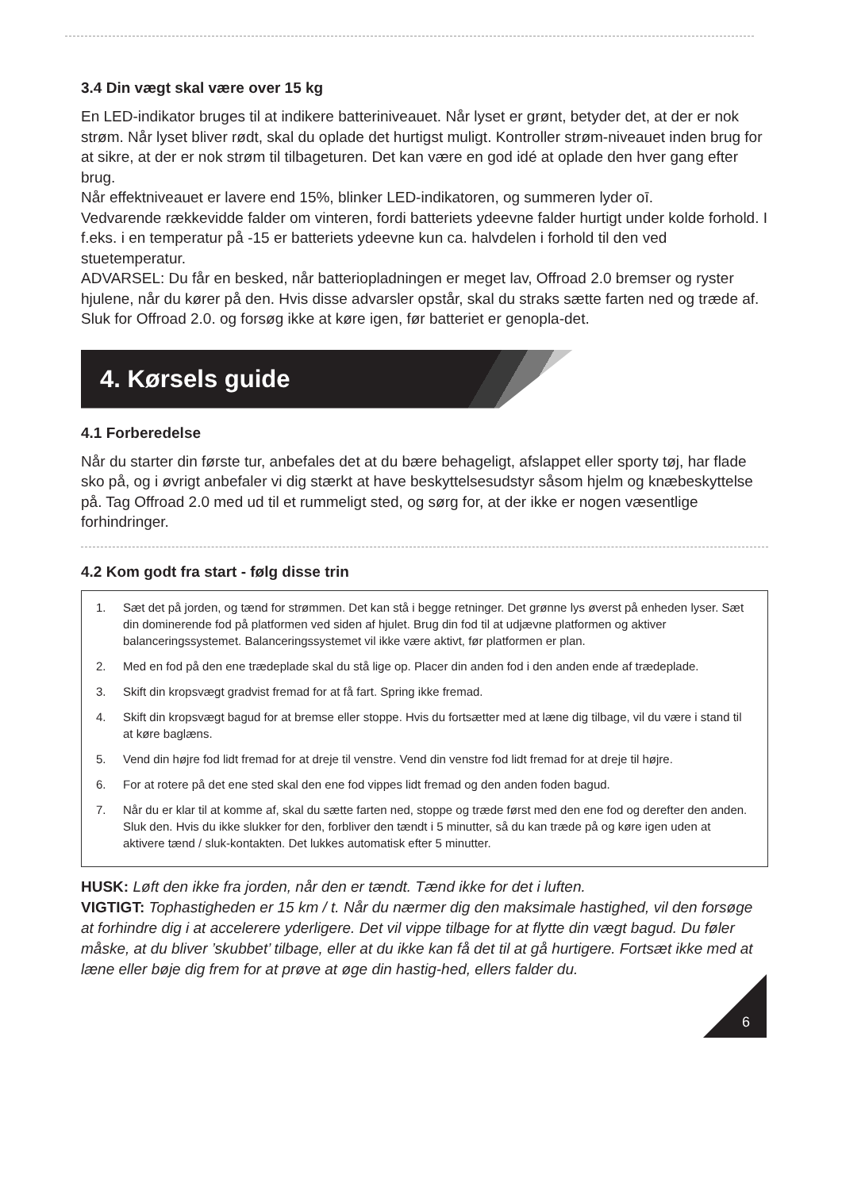3.4 Din vægt skal være over 15 kg
En LED-indikator bruges til at indikere batteriniveauet. Når lyset er grønt, betyder det, at der er nok strøm. Når lyset bliver rødt, skal du oplade det hurtigst muligt. Kontroller strøm-niveauet inden brug for at sikre, at der er nok strøm til tilbageturen. Det kan være en god idé at oplade den hver gang efter brug.
Når effektniveauet er lavere end 15%, blinker LED-indikatoren, og summeren lyder oī.
Vedvarende rækkevidde falder om vinteren, fordi batteriets ydeevne falder hurtigt under kolde forhold. I f.eks. i en temperatur på -15 er batteriets ydeevne kun ca. halvdelen i forhold til den ved stuetemperatur.
ADVARSEL: Du får en besked, når batteriopladningen er meget lav, Offroad 2.0 bremser og ryster hjulene, når du kører på den. Hvis disse advarsler opstår, skal du straks sætte farten ned og træde af. Sluk for Offroad 2.0. og forsøg ikke at køre igen, før batteriet er genopla-det.
4. Kørsels guide
4.1 Forberedelse
Når du starter din første tur, anbefales det at du bære behageligt, afslappet eller sporty tøj, har flade sko på, og i øvrigt anbefaler vi dig stærkt at have beskyttelsesudstyr såsom hjelm og knæbeskyttelse på. Tag Offroad 2.0 med ud til et rummeligt sted, og sørg for, at der ikke er nogen væsentlige forhindringer.
4.2 Kom godt fra start - følg disse trin
1. Sæt det på jorden, og tænd for strømmen. Det kan stå i begge retninger. Det grønne lys øverst på enheden lyser. Sæt din dominerende fod på platformen ved siden af hjulet. Brug din fod til at udjævne platformen og aktiver balanceringssystemet. Balanceringssystemet vil ikke være aktivt, før platformen er plan.
2. Med en fod på den ene trædeplade skal du stå lige op. Placer din anden fod i den anden ende af trædeplade.
3. Skift din kropsvægt gradvist fremad for at få fart. Spring ikke fremad.
4. Skift din kropsvægt bagud for at bremse eller stoppe. Hvis du fortsætter med at læne dig tilbage, vil du være i stand til at køre baglæns.
5. Vend din højre fod lidt fremad for at dreje til venstre. Vend din venstre fod lidt fremad for at dreje til højre.
6. For at rotere på det ene sted skal den ene fod vippes lidt fremad og den anden foden bagud.
7. Når du er klar til at komme af, skal du sætte farten ned, stoppe og træde først med den ene fod og derefter den anden. Sluk den. Hvis du ikke slukker for den, forbliver den tændt i 5 minutter, så du kan træde på og køre igen uden at aktivere tænd / sluk-kontakten. Det lukkes automatisk efter 5 minutter.
HUSK: Løft den ikke fra jorden, når den er tændt. Tænd ikke for det i luften.
VIGTIGT: Tophastigheden er 15 km / t. Når du nærmer dig den maksimale hastighed, vil den forsøge at forhindre dig i at accelerere yderligere. Det vil vippe tilbage for at flytte din vægt bagud. Du føler måske, at du bliver ’skubbet’ tilbage, eller at du ikke kan få det til at gå hurtigere. Fortsæt ikke med at læne eller bøje dig frem for at prøve at øge din hastig-hed, ellers falder du.
6